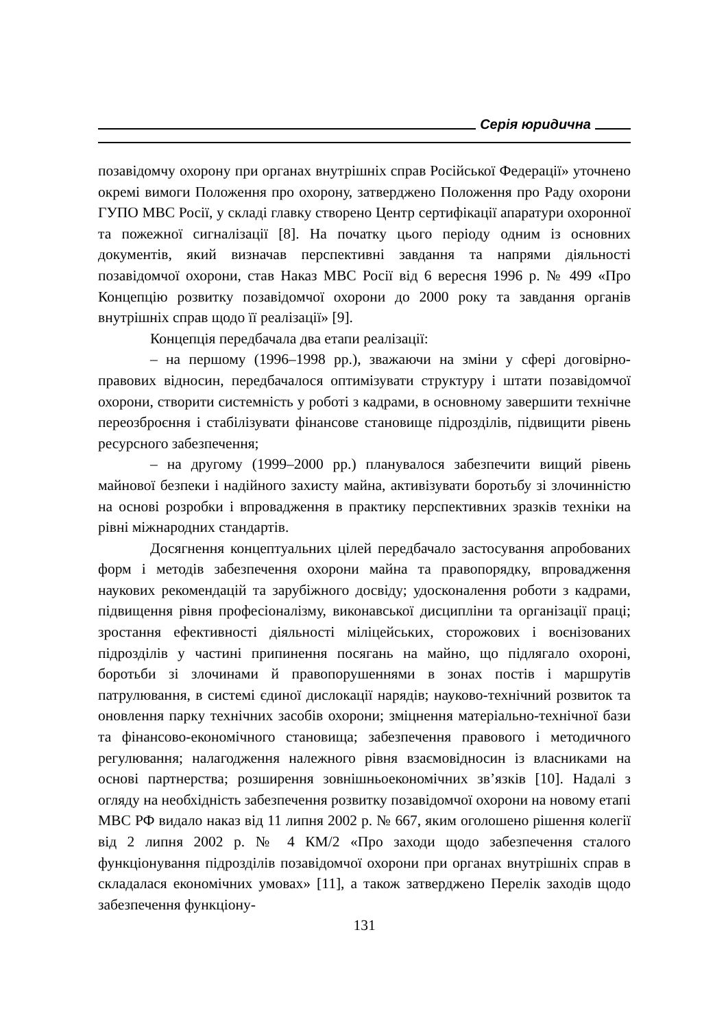Серія юридична
позавідомчу охорону при органах внутрішніх справ Російської Федерації» уточнено окремі вимоги Положення про охорону, затверджено Положення про Раду охорони ГУПО МВС Росії, у складі главку створено Центр сертифікації апаратури охоронної та пожежної сигналізації [8]. На початку цього періоду одним із основних документів, який визначав перспективні завдання та напрями діяльності позавідомчої охорони, став Наказ МВС Росії від 6 вересня 1996 р. № 499 «Про Концепцію розвитку позавідомчої охорони до 2000 року та завдання органів внутрішніх справ щодо її реалізації» [9].
Концепція передбачала два етапи реалізації:
– на першому (1996–1998 рр.), зважаючи на зміни у сфері договірно-правових відносин, передбачалося оптимізувати структуру і штати позавідомчої охорони, створити системність у роботі з кадрами, в основному завершити технічне переозброєння і стабілізувати фінансове становище підрозділів, підвищити рівень ресурсного забезпечення;
– на другому (1999–2000 рр.) планувалося забезпечити вищий рівень майнової безпеки і надійного захисту майна, активізувати боротьбу зі злочинністю на основі розробки і впровадження в практику перспективних зразків техніки на рівні міжнародних стандартів.
Досягнення концептуальних цілей передбачало застосування апробованих форм і методів забезпечення охорони майна та правопорядку, впровадження наукових рекомендацій та зарубіжного досвіду; удосконалення роботи з кадрами, підвищення рівня професіоналізму, виконавської дисципліни та організації праці; зростання ефективності діяльності міліцейських, сторожових і воєнізованих підрозділів у частині припинення посягань на майно, що підлягало охороні, боротьби зі злочинами й правопорушеннями в зонах постів і маршрутів патрулювання, в системі єдиної дислокації нарядів; науково-технічний розвиток та оновлення парку технічних засобів охорони; зміцнення матеріально-технічної бази та фінансово-економічного становища; забезпечення правового і методичного регулювання; налагодження належного рівня взаємовідносин із власниками на основі партнерства; розширення зовнішньоекономічних зв’язків [10]. Надалі з огляду на необхідність забезпечення розвитку позавідомчої охорони на новому етапі МВС РФ видало наказ від 11 липня 2002 р. № 667, яким оголошено рішення колегії від 2 липня 2002 р. № 4 КМ/2 «Про заходи щодо забезпечення сталого функціонування підрозділів позавідомчої охорони при органах внутрішніх справ в складалася економічних умовах» [11], а також затверджено Перелік заходів щодо забезпечення функціону-
131